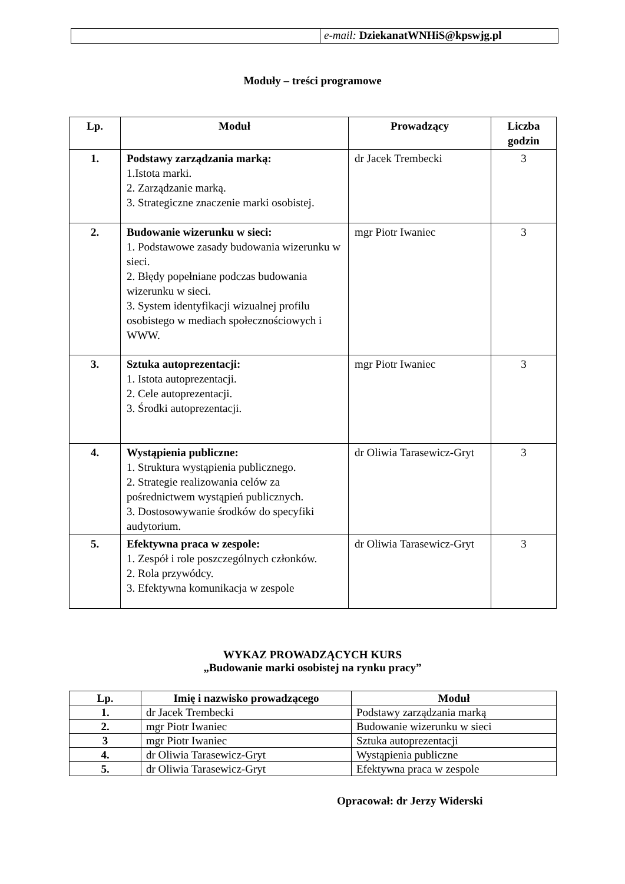| | e-mail: DziekanatWNHiS@kpswjg.pl |
Moduły – treści programowe
| Lp. | Moduł | Prowadzący | Liczba godzin |
| --- | --- | --- | --- |
| 1. | Podstawy zarządzania marką: 1.Istota marki. 2. Zarządzanie marką. 3. Strategiczne znaczenie marki osobistej. | dr Jacek Trembecki | 3 |
| 2. | Budowanie wizerunku w sieci: 1. Podstawowe zasady budowania wizerunku w sieci. 2. Błędy popełniane podczas budowania wizerunku w sieci. 3. System identyfikacji wizualnej profilu osobistego w mediach społecznościowych i WWW. | mgr Piotr Iwaniec | 3 |
| 3. | Sztuka autoprezentacji: 1. Istota autoprezentacji. 2. Cele autoprezentacji. 3. Środki autoprezentacji. | mgr Piotr Iwaniec | 3 |
| 4. | Wystąpienia publiczne: 1. Struktura wystąpienia publicznego. 2. Strategie realizowania celów za pośrednictwem wystąpień publicznych. 3. Dostosowywanie środków do specyfiki audytorium. | dr Oliwia Tarasewicz-Gryt | 3 |
| 5. | Efektywna praca w zespole: 1. Zespół i role poszczególnych członków. 2. Rola przywódcy. 3. Efektywna komunikacja w zespole | dr Oliwia Tarasewicz-Gryt | 3 |
WYKAZ PROWADZĄCYCH KURS
„Budowanie marki osobistej na rynku pracy”
| Lp. | Imię i nazwisko prowadzącego | Moduł |
| --- | --- | --- |
| 1. | dr Jacek Trembecki | Podstawy zarządzania marką |
| 2. | mgr Piotr Iwaniec | Budowanie wizerunku w sieci |
| 3 | mgr Piotr Iwaniec | Sztuka autoprezentacji |
| 4. | dr Oliwia Tarasewicz-Gryt | Wystąpienia publiczne |
| 5. | dr Oliwia Tarasewicz-Gryt | Efektywna praca w zespole |
Opracował: dr Jerzy Widerski